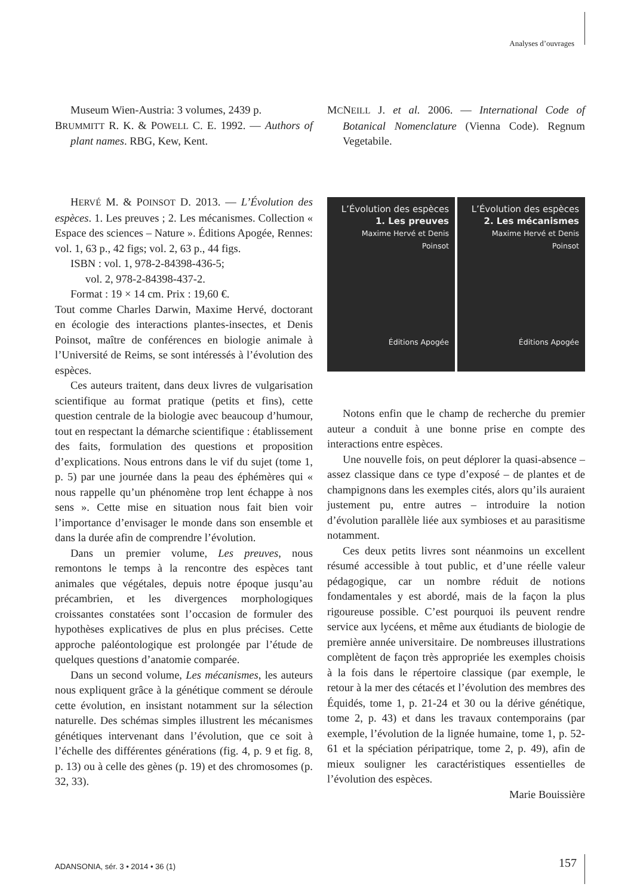Analyses d’ouvrages
Museum Wien-Austria: 3 volumes, 2439 p.
BRUMMITT R. K. & POWELL C. E. 1992. — Authors of plant names. RBG, Kew, Kent.
MCNEILL J. et al. 2006. — International Code of Botanical Nomenclature (Vienna Code). Regnum Vegetabile.
HERVÉ M. & POINSOT D. 2013. — L’Évolution des espèces. 1. Les preuves ; 2. Les mécanismes. Collection « Espace des sciences – Nature ». Éditions Apogée, Rennes: vol. 1, 63 p., 42 figs; vol. 2, 63 p., 44 figs.
ISBN : vol. 1, 978-2-84398-436-5;
vol. 2, 978-2-84398-437-2.
Format : 19 × 14 cm. Prix : 19,60 €.
Tout comme Charles Darwin, Maxime Hervé, doctorant en écologie des interactions plantes-insectes, et Denis Poinsot, maître de conférences en biologie animale à l’Université de Reims, se sont intéressés à l’évolution des espèces.
Ces auteurs traitent, dans deux livres de vulgarisation scientifique au format pratique (petits et fins), cette question centrale de la biologie avec beaucoup d’humour, tout en respectant la démarche scientifique : établissement des faits, formulation des questions et proposition d’explications. Nous entrons dans le vif du sujet (tome 1, p. 5) par une journée dans la peau des éphémères qui « nous rappelle qu’un phénomène trop lent échappe à nos sens ». Cette mise en situation nous fait bien voir l’importance d’envisager le monde dans son ensemble et dans la durée afin de comprendre l’évolution.
Dans un premier volume, Les preuves, nous remontons le temps à la rencontre des espèces tant animales que végétales, depuis notre époque jusqu’au précambrien, et les divergences morphologiques croissantes constatées sont l’occasion de formuler des hypothèses explicatives de plus en plus précises. Cette approche paléontologique est prolongée par l’étude de quelques questions d’anatomie comparée.
Dans un second volume, Les mécanismes, les auteurs nous expliquent grâce à la génétique comment se déroule cette évolution, en insistant notamment sur la sélection naturelle. Des schémas simples illustrent les mécanismes génétiques intervenant dans l’évolution, que ce soit à l’échelle des différentes générations (fig. 4, p. 9 et fig. 8, p. 13) ou à celle des gènes (p. 19) et des chromosomes (p. 32, 33).
L’Évolution des espèces
1. Les preuves
Maxime Hervé et Denis Poinsot
Éditions Apogée
L’Évolution des espèces
2. Les mécanismes
Maxime Hervé et Denis Poinsot
Éditions Apogée
Notons enfin que le champ de recherche du premier auteur a conduit à une bonne prise en compte des interactions entre espèces.
Une nouvelle fois, on peut déplorer la quasi-absence – assez classique dans ce type d’exposé – de plantes et de champignons dans les exemples cités, alors qu’ils auraient justement pu, entre autres – introduire la notion d’évolution parallèle liée aux symbioses et au parasitisme notamment.
Ces deux petits livres sont néanmoins un excellent résumé accessible à tout public, et d’une réelle valeur pédagogique, car un nombre réduit de notions fondamentales y est abordé, mais de la façon la plus rigoureuse possible. C’est pourquoi ils peuvent rendre service aux lycéens, et même aux étudiants de biologie de première année universitaire. De nombreuses illustrations complètent de façon très appropriée les exemples choisis à la fois dans le répertoire classique (par exemple, le retour à la mer des cétacés et l’évolution des membres des Équidés, tome 1, p. 21-24 et 30 ou la dérive génétique, tome 2, p. 43) et dans les travaux contemporains (par exemple, l’évolution de la lignée humaine, tome 1, p. 52-61 et la spéciation péripatrique, tome 2, p. 49), afin de mieux souligner les caractéristiques essentielles de l’évolution des espèces.
Marie Bouissière
ADANSONIA, sér. 3 • 2014 • 36 (1)
157